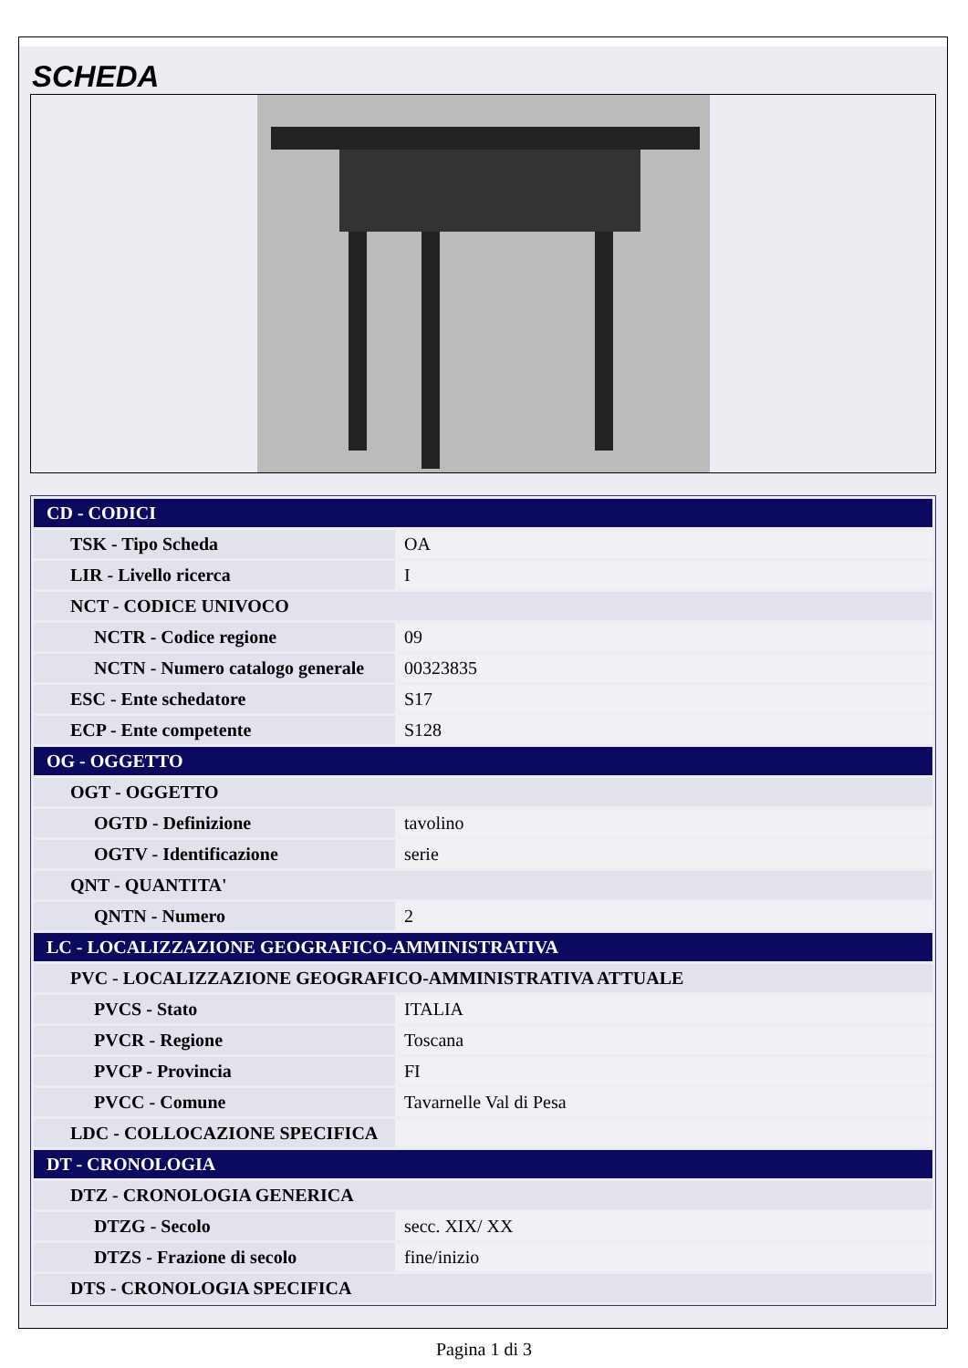SCHEDA
| CD - CODICI | |
| TSK - Tipo Scheda | OA |
| LIR - Livello ricerca | I |
| NCT - CODICE UNIVOCO | |
| NCTR - Codice regione | 09 |
| NCTN - Numero catalogo generale | 00323835 |
| ESC - Ente schedatore | S17 |
| ECP - Ente competente | S128 |
| OG - OGGETTO | |
| OGT - OGGETTO | |
| OGTD - Definizione | tavolino |
| OGTV - Identificazione | serie |
| QNT - QUANTITA' | |
| QNTN - Numero | 2 |
| LC - LOCALIZZAZIONE GEOGRAFICO-AMMINISTRATIVA | |
| PVC - LOCALIZZAZIONE GEOGRAFICO-AMMINISTRATIVA ATTUALE | |
| PVCS - Stato | ITALIA |
| PVCR - Regione | Toscana |
| PVCP - Provincia | FI |
| PVCC - Comune | Tavarnelle Val di Pesa |
| LDC - COLLOCAZIONE SPECIFICA | |
| DT - CRONOLOGIA | |
| DTZ - CRONOLOGIA GENERICA | |
| DTZG - Secolo | secc. XIX/ XX |
| DTZS - Frazione di secolo | fine/inizio |
| DTS - CRONOLOGIA SPECIFICA | |
Pagina 1 di 3